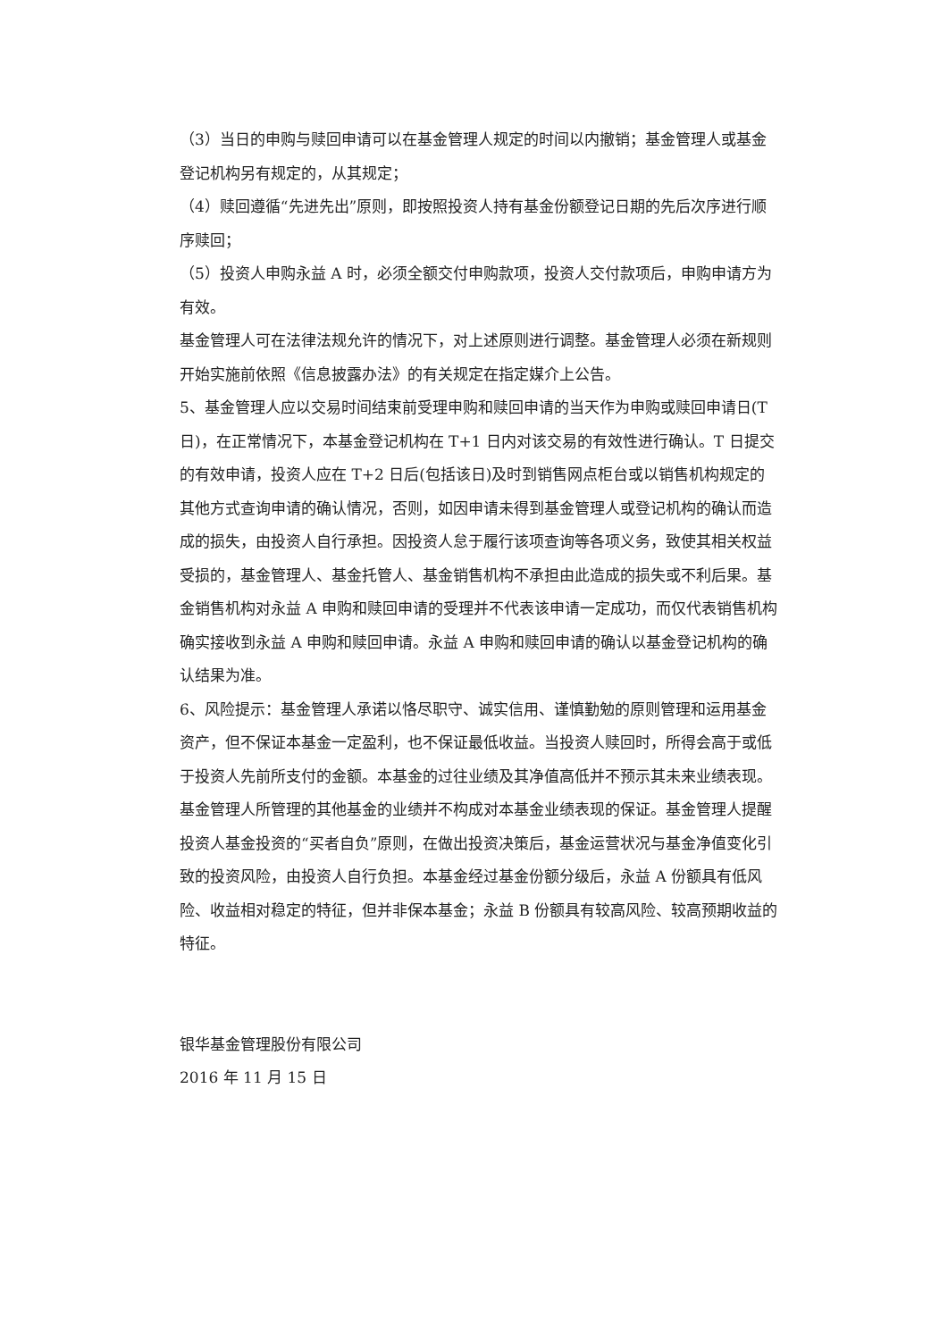（3）当日的申购与赎回申请可以在基金管理人规定的时间以内撤销；基金管理人或基金登记机构另有规定的，从其规定；
（4）赎回遵循“先进先出”原则，即按照投资人持有基金份额登记日期的先后次序进行顺序赎回；
（5）投资人申购永益 A 时，必须全额交付申购款项，投资人交付款项后，申购申请方为有效。
基金管理人可在法律法规允许的情况下，对上述原则进行调整。基金管理人必须在新规则开始实施前依照《信息披露办法》的有关规定在指定媒介上公告。
5、基金管理人应以交易时间结束前受理申购和赎回申请的当天作为申购或赎回申请日(T 日)，在正常情况下，本基金登记机构在 T+1 日内对该交易的有效性进行确认。T 日提交的有效申请，投资人应在 T+2 日后(包括该日)及时到销售网点柜台或以销售机构规定的其他方式查询申请的确认情况，否则，如因申请未得到基金管理人或登记机构的确认而造成的损失，由投资人自行承担。因投资人怠于履行该项查询等各项义务，致使其相关权益受损的，基金管理人、基金托管人、基金销售机构不承担由此造成的损失或不利后果。基金销售机构对永益 A 申购和赎回申请的受理并不代表该申请一定成功，而仅代表销售机构确实接收到永益 A 申购和赎回申请。永益 A 申购和赎回申请的确认以基金登记机构的确认结果为准。
6、风险提示：基金管理人承诺以恪尽职守、诚实信用、谨慎勤勉的原则管理和运用基金资产，但不保证本基金一定盈利，也不保证最低收益。当投资人赎回时，所得会高于或低于投资人先前所支付的金额。本基金的过往业绩及其净值高低并不预示其未来业绩表现。基金管理人所管理的其他基金的业绩并不构成对本基金业绩表现的保证。基金管理人提醒投资人基金投资的“买者自负”原则，在做出投资决策后，基金运营状况与基金净值变化引致的投资风险，由投资人自行负担。本基金经过基金份额分级后，永益 A 份额具有低风险、收益相对稳定的特征，但并非保本基金；永益 B 份额具有较高风险、较高预期收益的特征。
银华基金管理股份有限公司
2016 年 11 月 15 日